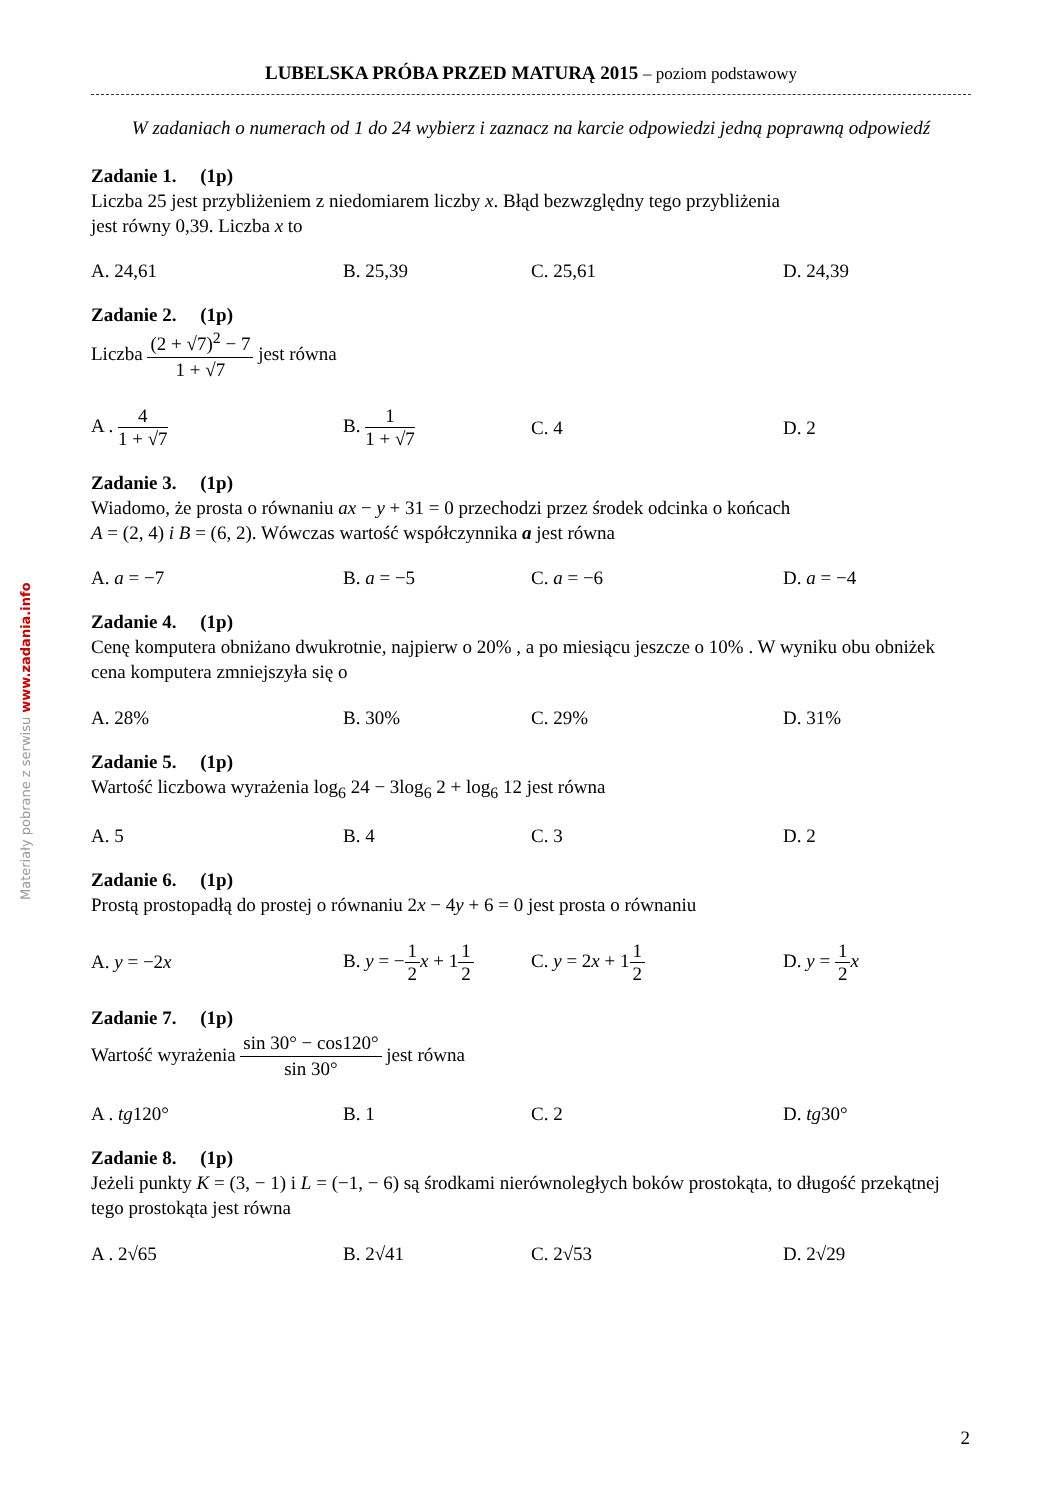Materiały pobrane z serwisu www.zadania.info
LUBELSKA PRÓBA PRZED MATURĄ 2015 – poziom podstawowy
W zadaniach o numerach od 1 do 24 wybierz i zaznacz na karcie odpowiedzi jedną poprawną odpowiedź
Zadanie 1. (1p)
Liczba 25 jest przybliżeniem z niedomiarem liczby x. Błąd bezwzględny tego przybliżenia
jest równy 0,39. Liczba x to
A. 24,61 B. 25,39 C. 25,61 D. 24,39
Zadanie 2. (1p)
Liczba (2 + √7)<sup>2</sup> − 7 1 + √7 jest równa
A . 4 1 + √7 B. 1 1 + √7 C. 4 D. 2
Zadanie 3. (1p)
Wiadomo, że prosta o równaniu ax − y + 31 = 0 przechodzi przez środek odcinka o końcach
A = (2, 4) i B = (6, 2). Wówczas wartość współczynnika a jest równa
A. a = −7 B. a = −5 C. a = −6 D. a = −4
Zadanie 4. (1p)
Cenę komputera obniżano dwukrotnie, najpierw o 20% , a po miesiącu jeszcze o 10% . W wyniku obu obniżek cena komputera zmniejszyła się o
A. 28% B. 30% C. 29% D. 31%
Zadanie 5. (1p)
Wartość liczbowa wyrażenia log<sub>6</sub> 24 − 3log<sub>6</sub> 2 + log<sub>6</sub> 12 jest równa
A. 5 B. 4 C. 3 D. 2
Zadanie 6. (1p)
Prostą prostopadłą do prostej o równaniu 2x − 4y + 6 = 0 jest prosta o równaniu
A. y = −2x
B. y = −1 2 x + 11 2
C. y = 2x + 11 2 D. y = 1 2 x
Zadanie 7. (1p)
Wartość wyrażenia sin 30° − cos120° sin 30° jest równa
A . tg120° B. 1 C. 2 D. tg30°
Zadanie 8. (1p)
Jeżeli punkty K = (3, − 1) i L = (−1, − 6) są środkami nierównoległych boków prostokąta, to długość przekątnej tego prostokąta jest równa
A . 2√65 B. 2√41 C. 2√53 D. 2√29
2